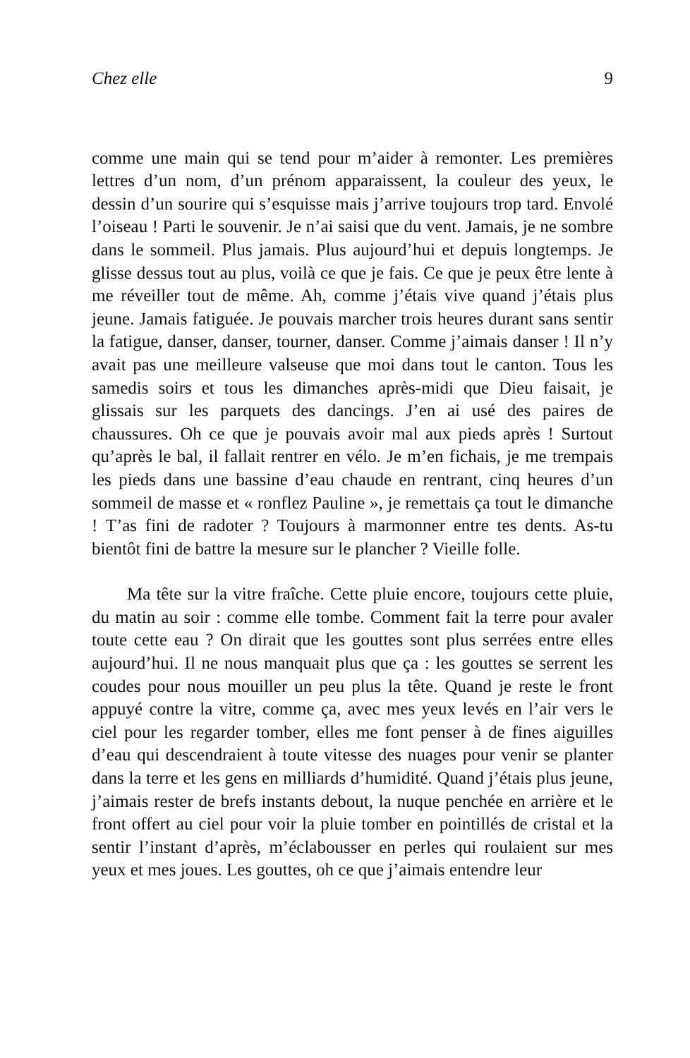Chez elle 9
comme une main qui se tend pour m’aider à remonter. Les premières lettres d’un nom, d’un prénom apparaissent, la couleur des yeux, le dessin d’un sourire qui s’esquisse mais j’arrive toujours trop tard. Envolé l’oiseau ! Parti le souvenir. Je n’ai saisi que du vent. Jamais, je ne sombre dans le sommeil. Plus jamais. Plus aujourd’hui et depuis longtemps. Je glisse dessus tout au plus, voilà ce que je fais. Ce que je peux être lente à me réveiller tout de même. Ah, comme j’étais vive quand j’étais plus jeune. Jamais fatiguée. Je pouvais marcher trois heures durant sans sentir la fatigue, danser, danser, tourner, danser. Comme j’aimais danser ! Il n’y avait pas une meilleure valseuse que moi dans tout le canton. Tous les samedis soirs et tous les dimanches après-midi que Dieu faisait, je glissais sur les parquets des dancings. J’en ai usé des paires de chaussures. Oh ce que je pouvais avoir mal aux pieds après ! Surtout qu’après le bal, il fallait rentrer en vélo. Je m’en fichais, je me trempais les pieds dans une bassine d’eau chaude en rentrant, cinq heures d’un sommeil de masse et « ronflez Pauline », je remettais ça tout le dimanche ! T’as fini de radoter ? Toujours à marmonner entre tes dents. As-tu bientôt fini de battre la mesure sur le plancher ? Vieille folle.
Ma tête sur la vitre fraîche. Cette pluie encore, toujours cette pluie, du matin au soir : comme elle tombe. Comment fait la terre pour avaler toute cette eau ? On dirait que les gouttes sont plus serrées entre elles aujourd’hui. Il ne nous manquait plus que ça : les gouttes se serrent les coudes pour nous mouiller un peu plus la tête. Quand je reste le front appuyé contre la vitre, comme ça, avec mes yeux levés en l’air vers le ciel pour les regarder tomber, elles me font penser à de fines aiguilles d’eau qui descendraient à toute vitesse des nuages pour venir se planter dans la terre et les gens en milliards d’humidité. Quand j’étais plus jeune, j’aimais rester de brefs instants debout, la nuque penchée en arrière et le front offert au ciel pour voir la pluie tomber en pointillés de cristal et la sentir l’instant d’après, m’éclabousser en perles qui roulaient sur mes yeux et mes joues. Les gouttes, oh ce que j’aimais entendre leur